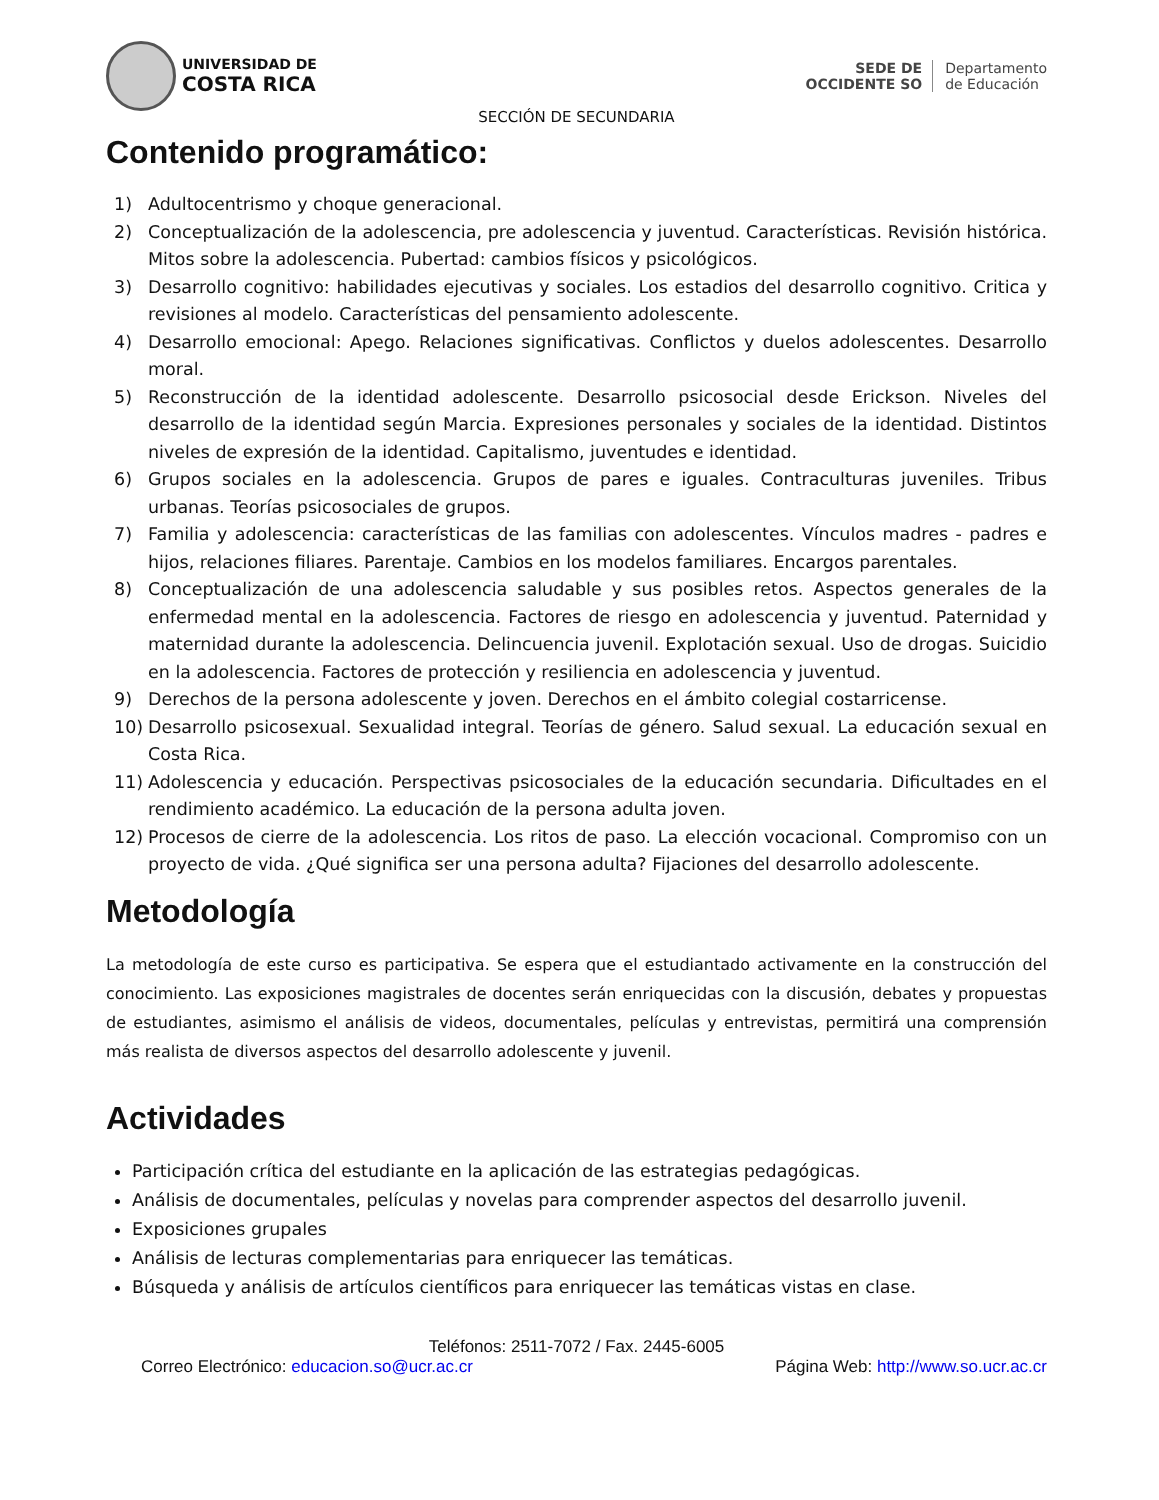UNIVERSIDAD DE
COSTA RICA
SEDE DE
OCCIDENTE SO
Departamento
de Educación
SECCIÓN DE SECUNDARIA
Contenido programático:
1) Adultocentrismo y choque generacional.
2) Conceptualización de la adolescencia, pre adolescencia y juventud. Características. Revisión histórica. Mitos sobre la adolescencia. Pubertad: cambios físicos y psicológicos.
3) Desarrollo cognitivo: habilidades ejecutivas y sociales. Los estadios del desarrollo cognitivo. Critica y revisiones al modelo. Características del pensamiento adolescente.
4) Desarrollo emocional: Apego. Relaciones significativas. Conflictos y duelos adolescentes. Desarrollo moral.
5) Reconstrucción de la identidad adolescente. Desarrollo psicosocial desde Erickson. Niveles del desarrollo de la identidad según Marcia. Expresiones personales y sociales de la identidad. Distintos niveles de expresión de la identidad. Capitalismo, juventudes e identidad.
6) Grupos sociales en la adolescencia. Grupos de pares e iguales. Contraculturas juveniles. Tribus urbanas. Teorías psicosociales de grupos.
7) Familia y adolescencia: características de las familias con adolescentes. Vínculos madres - padres e hijos, relaciones filiares. Parentaje. Cambios en los modelos familiares. Encargos parentales.
8) Conceptualización de una adolescencia saludable y sus posibles retos. Aspectos generales de la enfermedad mental en la adolescencia. Factores de riesgo en adolescencia y juventud. Paternidad y maternidad durante la adolescencia. Delincuencia juvenil. Explotación sexual. Uso de drogas. Suicidio en la adolescencia. Factores de protección y resiliencia en adolescencia y juventud.
9) Derechos de la persona adolescente y joven. Derechos en el ámbito colegial costarricense.
10) Desarrollo psicosexual. Sexualidad integral. Teorías de género. Salud sexual. La educación sexual en Costa Rica.
11) Adolescencia y educación. Perspectivas psicosociales de la educación secundaria. Dificultades en el rendimiento académico. La educación de la persona adulta joven.
12) Procesos de cierre de la adolescencia. Los ritos de paso. La elección vocacional. Compromiso con un proyecto de vida. ¿Qué significa ser una persona adulta? Fijaciones del desarrollo adolescente.
Metodología
La metodología de este curso es participativa. Se espera que el estudiantado activamente en la construcción del conocimiento. Las exposiciones magistrales de docentes serán enriquecidas con la discusión, debates y propuestas de estudiantes, asimismo el análisis de videos, documentales, películas y entrevistas, permitirá una comprensión más realista de diversos aspectos del desarrollo adolescente y juvenil.
Actividades
Participación crítica del estudiante en la aplicación de las estrategias pedagógicas.
Análisis de documentales, películas y novelas para comprender aspectos del desarrollo juvenil.
Exposiciones grupales
Análisis de lecturas complementarias para enriquecer las temáticas.
Búsqueda y análisis de artículos científicos para enriquecer las temáticas vistas en clase.
Teléfonos: 2511-7072 / Fax. 2445-6005
Correo Electrónico: educacion.so@ucr.ac.cr Página Web: http://www.so.ucr.ac.cr